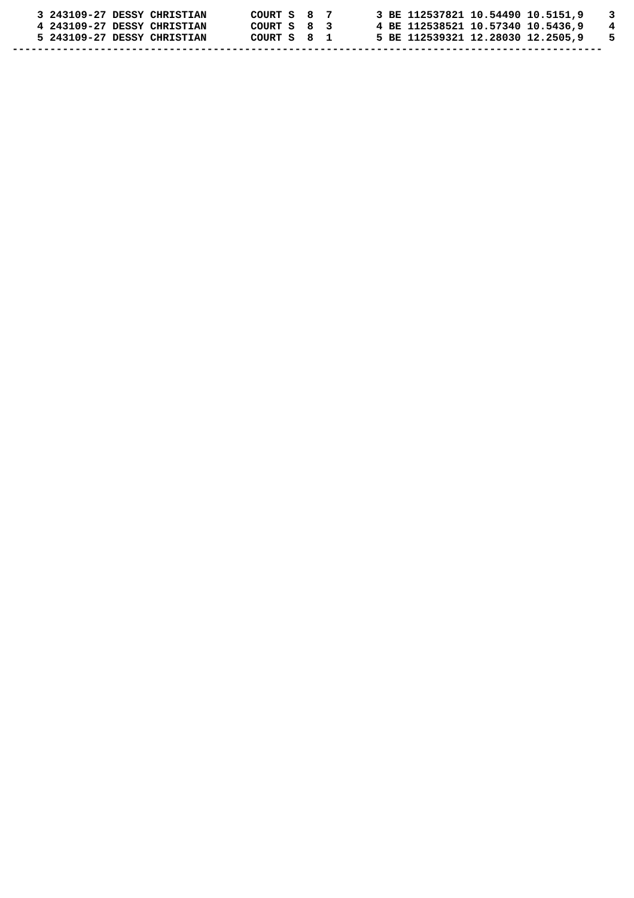3 243109-27 DESSY CHRISTIAN       COURT S  8  7       3 BE 112537821 10.54490 10.5151,9    3
    4 243109-27 DESSY CHRISTIAN       COURT S  8  3       4 BE 112538521 10.57340 10.5436,9    4
    5 243109-27 DESSY CHRISTIAN       COURT S  8  1       5 BE 112539321 12.28030 12.2505,9    5
----------------------------------------------------------------------------------------------